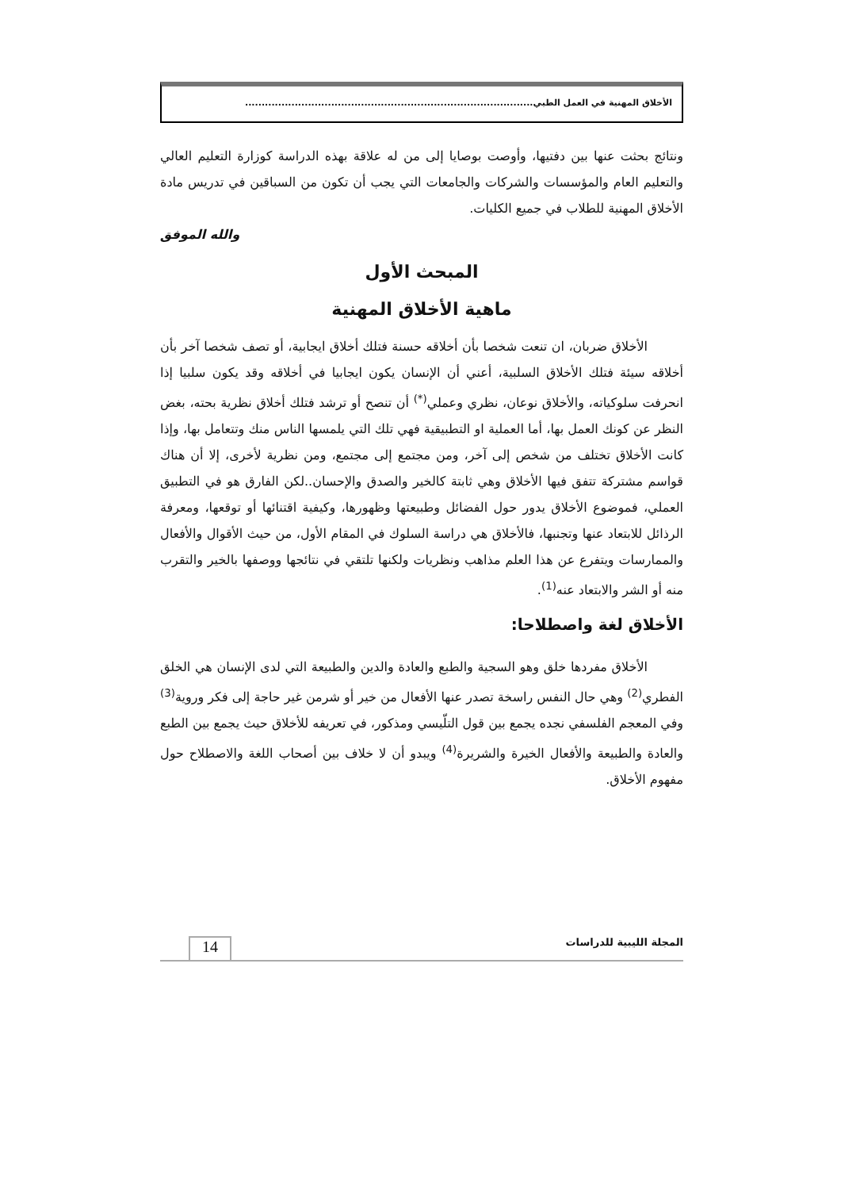الأخلاق المهنية في العمل الطبي.......................................................................................
ونتائج بحثت عنها بين دفتيها، وأوصت بوصايا إلى من له علاقة بهذه الدراسة كوزارة التعليم العالي والتعليم العام والمؤسسات والشركات والجامعات التي يجب أن تكون من السباقين في تدريس مادة الأخلاق المهنية للطلاب في جميع الكليات.
والله الموفق
المبحث الأول
ماهية الأخلاق المهنية
الأخلاق ضربان، ان تنعت شخصا بأن أخلاقه حسنة فتلك أخلاق ايجابية، أو تصف شخصا آخر بأن أخلاقه سيئة فتلك الأخلاق السلبية، أعني أن الإنسان يكون ايجابيا في أخلاقه وقد يكون سلبيا إذا انحرفت سلوكياته، والأخلاق نوعان، نظري وعملي<sup>(*)</sup> أن تنصح أو ترشد فتلك أخلاق نظرية بحته، بغض النظر عن كونك العمل بها، أما العملية او التطبيقية فهي تلك التي يلمسها الناس منك وتتعامل بها، وإذا كانت الأخلاق تختلف من شخص إلى آخر، ومن مجتمع إلى مجتمع، ومن نظرية لأخرى، إلا أن هناك قواسم مشتركة تتفق فيها الأخلاق وهي ثابتة كالخير والصدق والإحسان..لكن الفارق هو في التطبيق العملي، فموضوع الأخلاق يدور حول الفضائل وطبيعتها وظهورها، وكيفية اقتنائها أو توقعها، ومعرفة الرذائل للابتعاد عنها وتجنبها، فالأخلاق هي دراسة السلوك في المقام الأول، من حيث الأقوال والأفعال والممارسات ويتفرع عن هذا العلم مذاهب ونظريات ولكنها تلتقي في نتائجها ووصفها بالخير والتقرب منه أو الشر والابتعاد عنه<sup>(1)</sup>.
الأخلاق لغة واصطلاحا:
الأخلاق مفردها خلق وهو السجية والطبع والعادة والدين والطبيعة التي لدى الإنسان هي الخلق الفطري<sup>(2)</sup> وهي حال النفس راسخة تصدر عنها الأفعال من خير أو شرمن غير حاجة إلى فكر وروية<sup>(3)</sup> وفي المعجم الفلسفي نجده يجمع بين قول التلّيسي ومذكور، في تعريفه للأخلاق حيث يجمع بين الطبع والعادة والطبيعة والأفعال الخيرة والشريرة<sup>(4)</sup> ويبدو أن لا خلاف بين أصحاب اللغة والاصطلاح حول مفهوم الأخلاق.
المجلة الليبية للدراسات 14